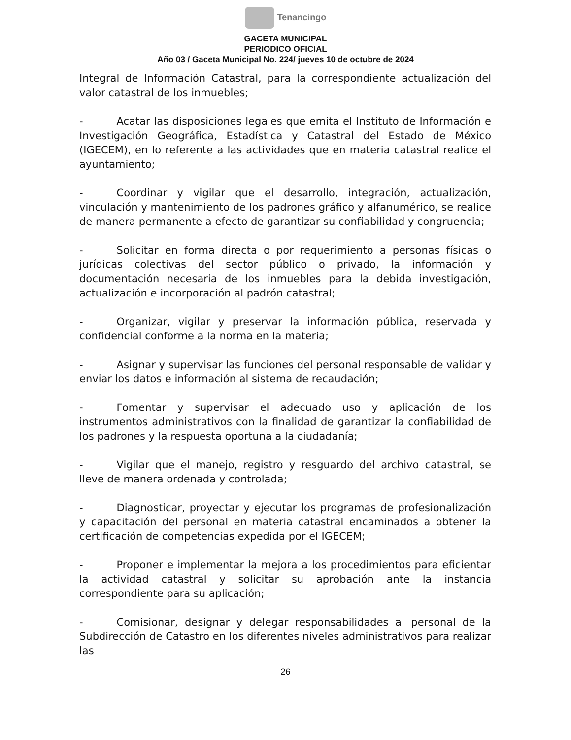Tenancingo
GACETA MUNICIPAL
PERIODICO OFICIAL
Año 03 / Gaceta Municipal No. 224/ jueves 10 de octubre de 2024
Integral de Información Catastral, para la correspondiente actualización del valor catastral de los inmuebles;
- Acatar las disposiciones legales que emita el Instituto de Información e Investigación Geográfica, Estadística y Catastral del Estado de México (IGECEM), en lo referente a las actividades que en materia catastral realice el ayuntamiento;
- Coordinar y vigilar que el desarrollo, integración, actualización, vinculación y mantenimiento de los padrones gráfico y alfanumérico, se realice de manera permanente a efecto de garantizar su confiabilidad y congruencia;
- Solicitar en forma directa o por requerimiento a personas físicas o jurídicas colectivas del sector público o privado, la información y documentación necesaria de los inmuebles para la debida investigación, actualización e incorporación al padrón catastral;
- Organizar, vigilar y preservar la información pública, reservada y confidencial conforme a la norma en la materia;
- Asignar y supervisar las funciones del personal responsable de validar y enviar los datos e información al sistema de recaudación;
- Fomentar y supervisar el adecuado uso y aplicación de los instrumentos administrativos con la finalidad de garantizar la confiabilidad de los padrones y la respuesta oportuna a la ciudadanía;
- Vigilar que el manejo, registro y resguardo del archivo catastral, se lleve de manera ordenada y controlada;
- Diagnosticar, proyectar y ejecutar los programas de profesionalización y capacitación del personal en materia catastral encaminados a obtener la certificación de competencias expedida por el IGECEM;
- Proponer e implementar la mejora a los procedimientos para eficientar la actividad catastral y solicitar su aprobación ante la instancia correspondiente para su aplicación;
- Comisionar, designar y delegar responsabilidades al personal de la Subdirección de Catastro en los diferentes niveles administrativos para realizar las
26